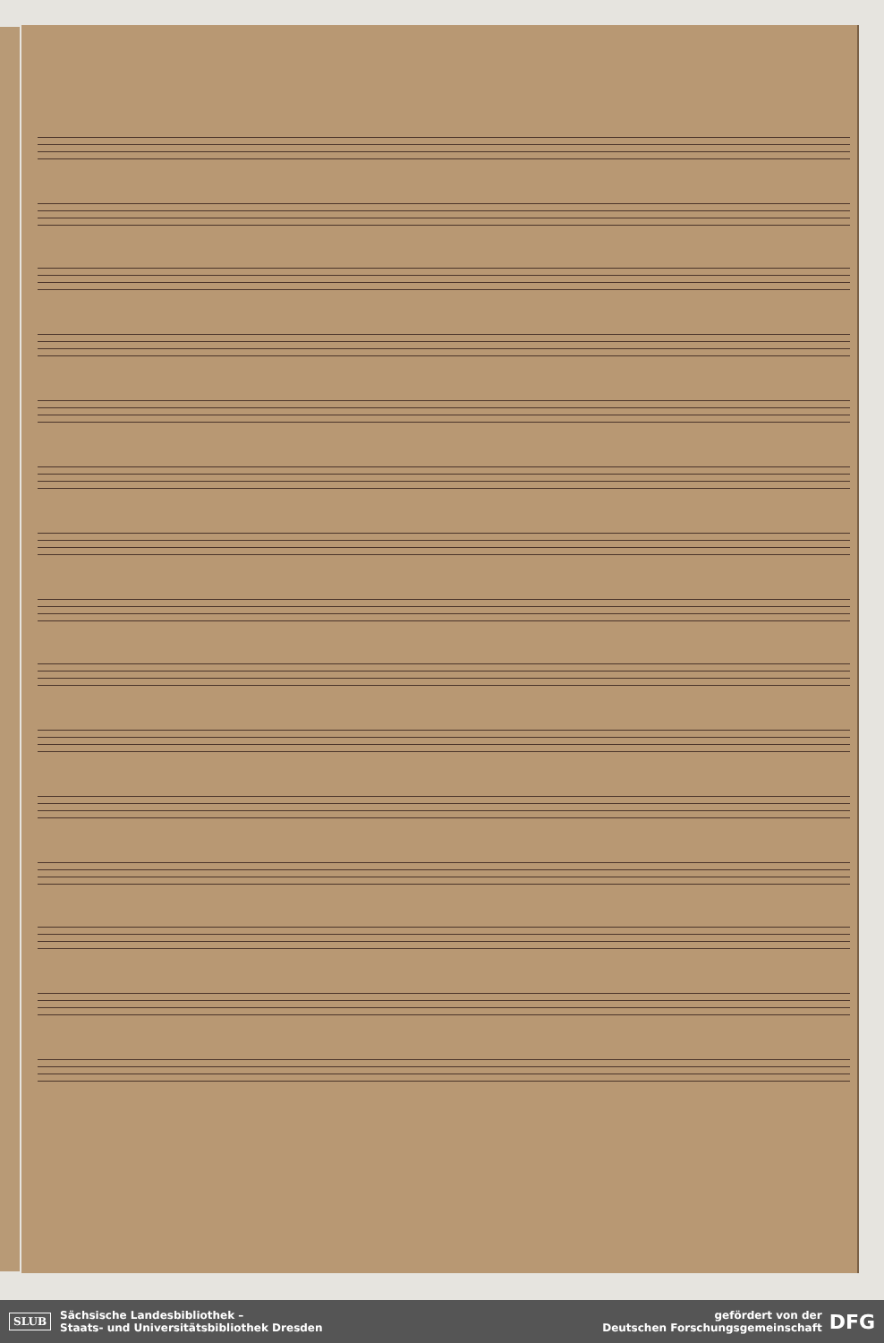SLUB Sächsische Landesbibliothek –
Staats- und Universitätsbibliothek Dresden
gefördert von der
Deutschen Forschungsgemeinschaft DFG